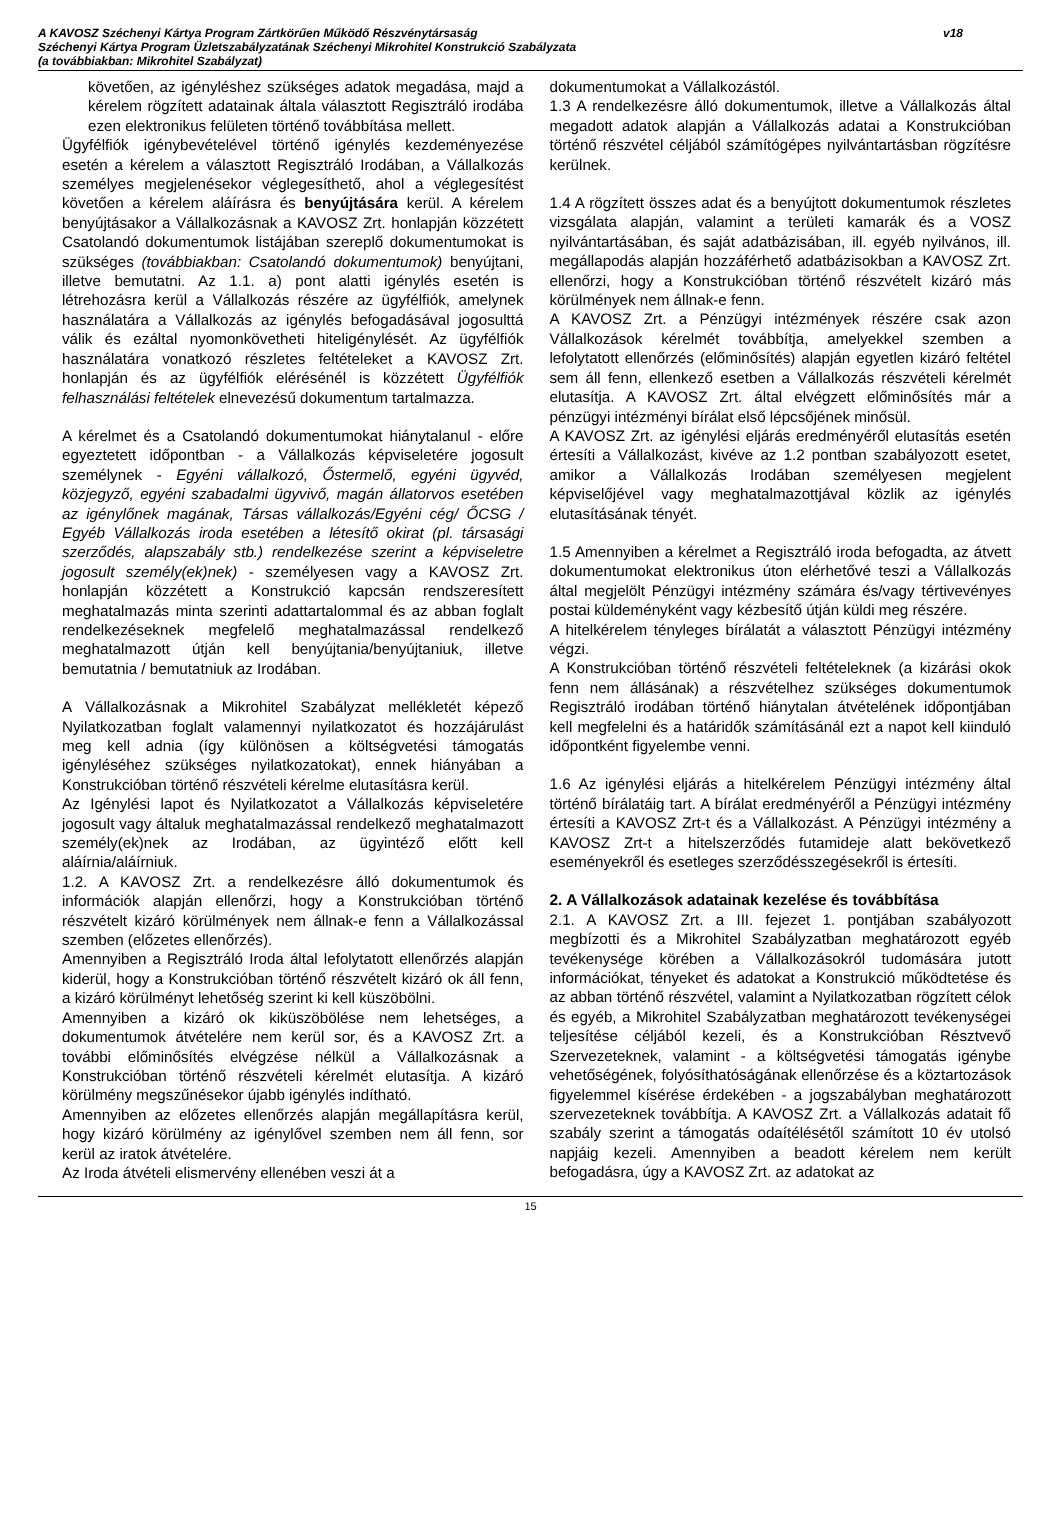A KAVOSZ Széchenyi Kártya Program Zártkörűen Működő Részvénytársaság v18
Széchenyi Kártya Program Üzletszabályzatának Széchenyi Mikrohitel Konstrukció Szabályzata
(a továbbiakban: Mikrohitel Szabályzat)
követően, az igényléshez szükséges adatok megadása, majd a kérelem rögzített adatainak általa választott Regisztráló irodába ezen elektronikus felületen történő továbbítása mellett.
Ügyfélfiók igénybevételével történő igénylés kezdeményezése esetén a kérelem a választott Regisztráló Irodában, a Vállalkozás személyes megjelenésekor véglegesíthető, ahol a véglegesítést követően a kérelem aláírásra és benyújtására kerül. A kérelem benyújtásakor a Vállalkozásnak a KAVOSZ Zrt. honlapján közzétett Csatolandó dokumentumok listájában szereplő dokumentumokat is szükséges (továbbiakban: Csatolandó dokumentumok) benyújtani, illetve bemutatni. Az 1.1. a) pont alatti igénylés esetén is létrehozásra kerül a Vállalkozás részére az ügyfélfiók, amelynek használatára a Vállalkozás az igénylés befogadásával jogosulttá válik és ezáltal nyomonkövetheti hiteligénylését. Az ügyfélfiók használatára vonatkozó részletes feltételeket a KAVOSZ Zrt. honlapján és az ügyfélfiók elérésénél is közzétett Ügyfélfiók felhasználási feltételek elnevezésű dokumentum tartalmazza.
A kérelmet és a Csatolandó dokumentumokat hiánytalanul - előre egyeztetett időpontban - a Vállalkozás képviseletére jogosult személynek - Egyéni vállalkozó, Őstermelő, egyéni ügyvéd, közjegyző, egyéni szabadalmi ügyvivő, magán állatorvos esetében az igénylőnek magának, Társas vállalkozás/Egyéni cég/ ŐCSG / Egyéb Vállalkozás iroda esetében a létesítő okirat (pl. társasági szerződés, alapszabály stb.) rendelkezése szerint a képviseletre jogosult személy(ek)nek) - személyesen vagy a KAVOSZ Zrt. honlapján közzétett a Konstrukció kapcsán rendszeresített meghatalmazás minta szerinti adattartalommal és az abban foglalt rendelkezéseknek megfelelő meghatalmazással rendelkező meghatalmazott útján kell benyújtania/benyújtaniuk, illetve bemutatnia / bemutatniuk az Irodában.
A Vállalkozásnak a Mikrohitel Szabályzat mellékletét képező Nyilatkozatban foglalt valamennyi nyilatkozatot és hozzájárulást meg kell adnia (így különösen a költségvetési támogatás igényléséhez szükséges nyilatkozatokat), ennek hiányában a Konstrukcióban történő részvételi kérelme elutasításra kerül.
Az Igénylési lapot és Nyilatkozatot a Vállalkozás képviseletére jogosult vagy általuk meghatalmazással rendelkező meghatalmazott személy(ek)nek az Irodában, az ügyintéző előtt kell aláírnia/aláírniuk.
1.2. A KAVOSZ Zrt. a rendelkezésre álló dokumentumok és információk alapján ellenőrzi, hogy a Konstrukcióban történő részvételt kizáró körülmények nem állnak-e fenn a Vállalkozással szemben (előzetes ellenőrzés).
Amennyiben a Regisztráló Iroda által lefolytatott ellenőrzés alapján kiderül, hogy a Konstrukcióban történő részvételt kizáró ok áll fenn, a kizáró körülményt lehetőség szerint ki kell küszöbölni.
Amennyiben a kizáró ok kiküszöbölése nem lehetséges, a dokumentumok átvételére nem kerül sor, és a KAVOSZ Zrt. a további előminősítés elvégzése nélkül a Vállalkozásnak a Konstrukcióban történő részvételi kérelmét elutasítja. A kizáró körülmény megszűnésekor újabb igénylés indítható.
Amennyiben az előzetes ellenőrzés alapján megállapításra kerül, hogy kizáró körülmény az igénylővel szemben nem áll fenn, sor kerül az iratok átvételére.
Az Iroda átvételi elismervény ellenében veszi át a
dokumentumokat a Vállalkozástól.
1.3 A rendelkezésre álló dokumentumok, illetve a Vállalkozás által megadott adatok alapján a Vállalkozás adatai a Konstrukcióban történő részvétel céljából számítógépes nyilvántartásban rögzítésre kerülnek.
1.4 A rögzített összes adat és a benyújtott dokumentumok részletes vizsgálata alapján, valamint a területi kamarák és a VOSZ nyilvántartásában, és saját adatbázisában, ill. egyéb nyilvános, ill. megállapodás alapján hozzáférhető adatbázisokban a KAVOSZ Zrt. ellenőrzi, hogy a Konstrukcióban történő részvételt kizáró más körülmények nem állnak-e fenn.
A KAVOSZ Zrt. a Pénzügyi intézmények részére csak azon Vállalkozások kérelmét továbbítja, amelyekkel szemben a lefolytatott ellenőrzés (előminősítés) alapján egyetlen kizáró feltétel sem áll fenn, ellenkező esetben a Vállalkozás részvételi kérelmét elutasítja. A KAVOSZ Zrt. által elvégzett előminősítés már a pénzügyi intézményi bírálat első lépcsőjének minősül.
A KAVOSZ Zrt. az igénylési eljárás eredményéről elutasítás esetén értesíti a Vállalkozást, kivéve az 1.2 pontban szabályozott esetet, amikor a Vállalkozás Irodában személyesen megjelent képviselőjével vagy meghatalmazottjával közlik az igénylés elutasításának tényét.
1.5 Amennyiben a kérelmet a Regisztráló iroda befogadta, az átvett dokumentumokat elektronikus úton elérhetővé teszi a Vállalkozás által megjelölt Pénzügyi intézmény számára és/vagy tértivevényes postai küldeményként vagy kézbesítő útján küldi meg részére.
A hitelkérelem tényleges bírálatát a választott Pénzügyi intézmény végzi.
A Konstrukcióban történő részvételi feltételeknek (a kizárási okok fenn nem állásának) a részvételhez szükséges dokumentumok Regisztráló irodában történő hiánytalan átvételének időpontjában kell megfelelni és a határidők számításánál ezt a napot kell kiinduló időpontként figyelembe venni.
1.6 Az igénylési eljárás a hitelkérelem Pénzügyi intézmény által történő bírálatáig tart. A bírálat eredményéről a Pénzügyi intézmény értesíti a KAVOSZ Zrt-t és a Vállalkozást. A Pénzügyi intézmény a KAVOSZ Zrt-t a hitelszerződés futamideje alatt bekövetkező eseményekről és esetleges szerződésszegésekről is értesíti.
2. A Vállalkozások adatainak kezelése és továbbítása
2.1. A KAVOSZ Zrt. a III. fejezet 1. pontjában szabályozott megbízotti és a Mikrohitel Szabályzatban meghatározott egyéb tevékenysége körében a Vállalkozásokról tudomására jutott információkat, tényeket és adatokat a Konstrukció működtetése és az abban történő részvétel, valamint a Nyilatkozatban rögzített célok és egyéb, a Mikrohitel Szabályzatban meghatározott tevékenységei teljesítése céljából kezeli, és a Konstrukcióban Résztvevő Szervezeteknek, valamint - a költségvetési támogatás igénybe vehetőségének, folyósíthatóságának ellenőrzése és a köztartozások figyelemmel kísérése érdekében - a jogszabályban meghatározott szervezeteknek továbbítja. A KAVOSZ Zrt. a Vállalkozás adatait fő szabály szerint a támogatás odaítélésétől számított 10 év utolsó napjáig kezeli. Amennyiben a beadott kérelem nem került befogadásra, úgy a KAVOSZ Zrt. az adatokat az
15